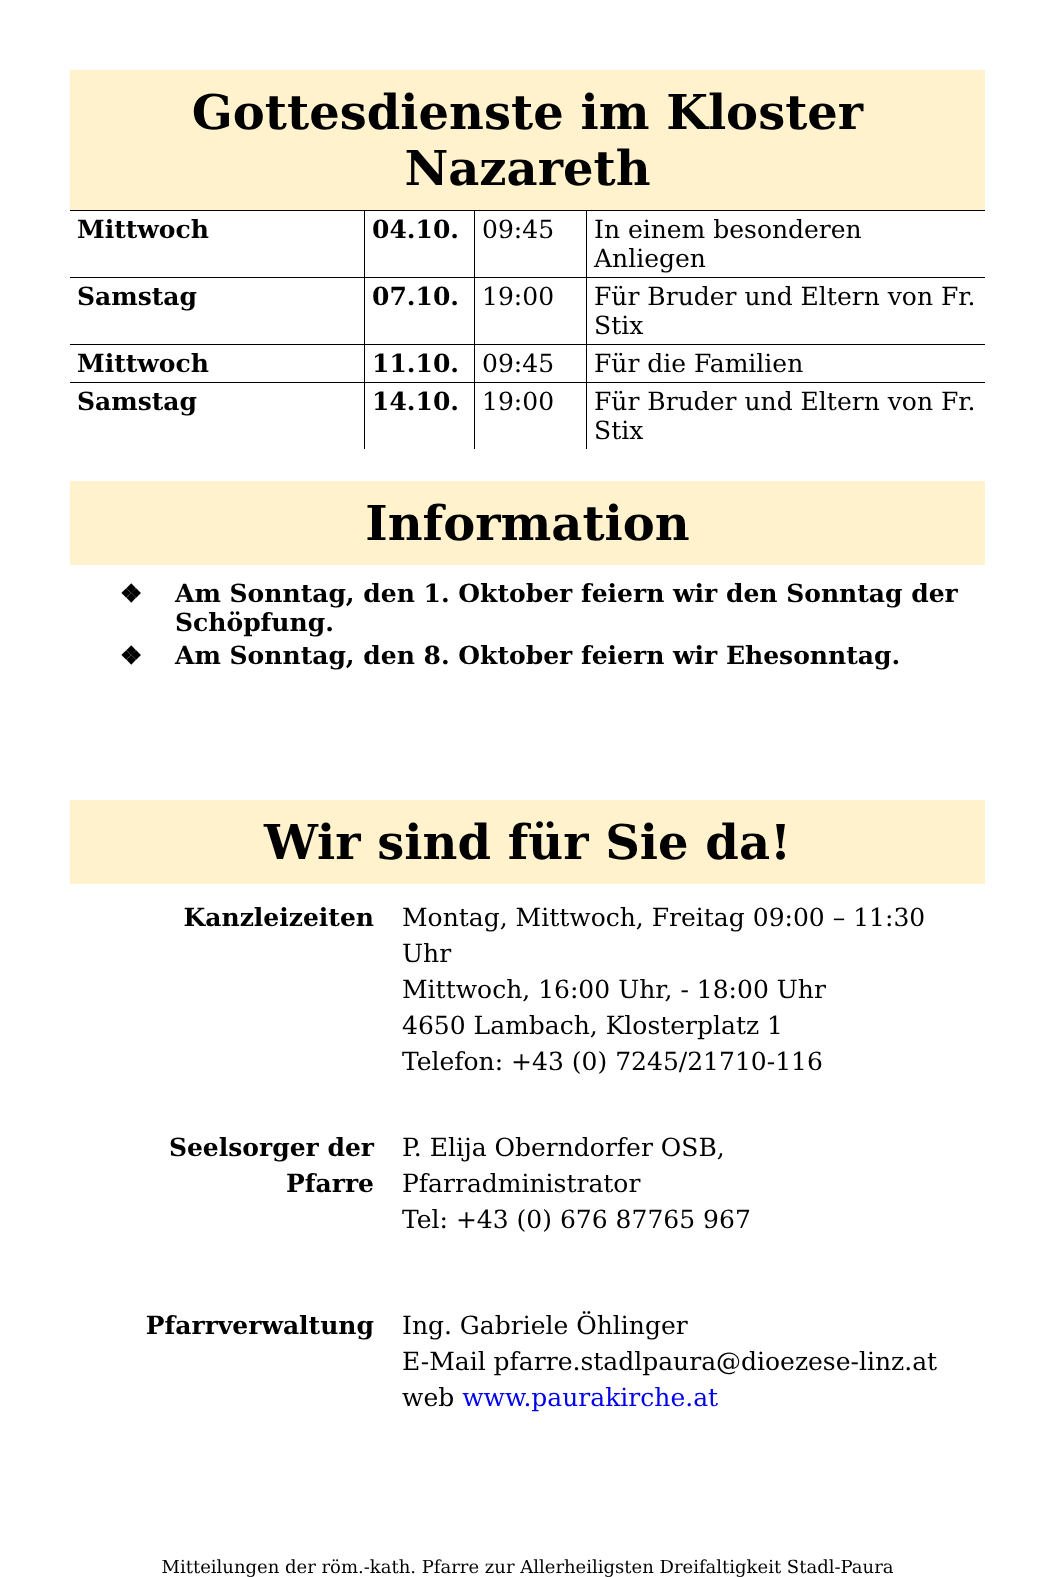Gottesdienste im Kloster Nazareth
| Mittwoch | 04.10. | 09:45 | In einem besonderen Anliegen |
| Samstag | 07.10. | 19:00 | Für Bruder und Eltern von Fr. Stix |
| Mittwoch | 11.10. | 09:45 | Für die Familien |
| Samstag | 14.10. | 19:00 | Für Bruder und Eltern von Fr. Stix |
Information
❖ Am Sonntag, den 1. Oktober feiern wir den Sonntag der Schöpfung.
❖ Am Sonntag, den 8. Oktober feiern wir Ehesonntag.
Wir sind für Sie da!
| Kanzleizeiten | Montag, Mittwoch, Freitag 09:00 – 11:30 Uhr Mittwoch, 16:00 Uhr, - 18:00 Uhr 4650 Lambach, Klosterplatz 1 Telefon: +43 (0) 7245/21710-116 |
| Seelsorger der Pfarre | P. Elija Oberndorfer OSB, Pfarradministrator Tel: +43 (0) 676 87765 967 |
| Pfarrverwaltung | Ing. Gabriele Öhlinger E-Mail pfarre.stadlpaura@dioezese-linz.at web www.paurakirche.at |
Mitteilungen der röm.-kath. Pfarre zur Allerheiligsten Dreifaltigkeit Stadl-Paura